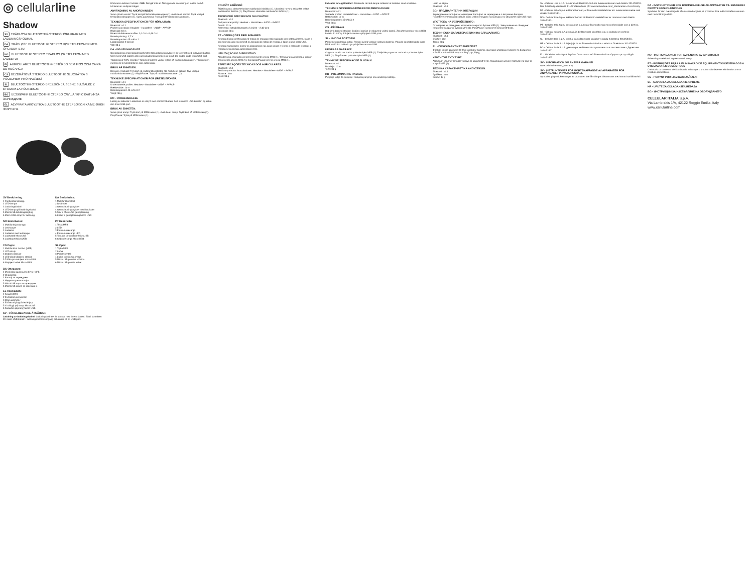◎ cellularline
Shadow
SV TRÅDLÖSA BLUETOOTH® STEREOHÖRLURAR MED LADDNINGSFODRAL
DA TRÅDLØSE BLUETOOTH® STEREO HØRETELEFONER MED OPLADER-ETUI
NO BLUETOOTH® STEREO TRÅDLØS ØRETELEFON MED LADEETUI
FI AURICULARES BLUETOOTH® ESTÉREO SEM FIOS COM CAIXA DE RECARGA
CS BEZDRÁTOVÁ STEREO BLUETOOTH® SLUCHÁTKA S POUZDREM PRO NABÍJENÍ
SL BLUETOOTH® STEREO BREZŽIČNE UŠESNE SLUŠALKE Z ETUIJEM ZA POLNJENJE
BG БЕЗЖИЧНИ BLUETOOTH® СТЕРЕО СЛУШАЛКИ С КАЛЪФ ЗА ЗАРЕЖДАНЕ
EL ΑΣΥΡΜΑΤΑ ΑΚΟΥΣΤΙΚΑ BLUETOOTH® ΣΤΕΡΕΟΦΩΝΙΚΑ ΜΕ ΘΗΚΗ ΦΟΡΤΙΣΗΣ
SV Beskrivning:
1 Flerfunktionsknapp
2 LED-lampor
3 Laddningsfodral
4 LED-lampa på laddningsfodral
5 MicroUSB-laddningsingång
6 Micro USB-strap för laddning
DA Beskrivelse:
1 Multifunktionstast
2 Lysdioder
3 Genopladningshylster
4 Genopladningshylster med lysdioder
5 Stik til MicroUSB genopladning
6 Kabel til genopladning Micro USB
NO Beskrivelse:
1 Multifunksjonsknapp
2 Led-lampe
3 Ladeetui
4 Ladeetui med led-lampe
5 Ladeuttak MicroUSB
6 Ladekabel MicroUSB
PT Descrição:
1 Tecla MFB
2 LED
3 Estojo de recarga
4 Estojo de recarga LED
5 Tomada de corrente MicroUSB
6 Cabo de carga Micro USB
CS Popis:
1 Multifunkční tlačítko (MFB)
2 LED diody
3 Dobíjecí stanice
4 LED diody dobíjecí stanice
5 Zdířka pro nabíjení micro USB
6 Napájecí kabel Micro USB
SL Opis:
1 Tipka MFB
2 Lučke
3 Polnilni ovitek
4 Lučka polnilnega ovitka
5 MicroUSB polnilna vtičnica
6 MicroUSB polnilni kabel
BG Описание:
1 Мултифункционален бутон MFB
2 Индикатор
3 Калъф за зареждане
4 Индикатор на калъфа
5 MicroUSB порт за зареждане
6 MicroUSB кабел за зареждане
EL Περιγραφή:
1 Κουμπί MFB
2 Ενδεικτική λυχνία led
3 Θήκη φόρτισης
4 Ενδεικτική λυχνία led θήκης
5 Υποδοχή φόρτισης MicroUSB
6 Καλώδιο φόρτισης Micro USB
SV - FÖRBEREDANDE ÅTGÄRDER
Laddning av laddningsfodral: Laddningsfodralet är utrustat med internt batteri. Sätt i kontakten för mikro-USB-kabeln i laddningsfodralets ingång och anslut till en USB-port.
Hörlurarna laddas i fodralet. OBS: Det går inte att återuppstarta anslutningen mellan de två hörlurarna i multipoint-läget.
ANVÄNDNING AV ANORDNINGEN:
Svara på ett samtal: Tryck kort på flerfunktionsknappen (1). Avsluta ett samtal: Tryck kort på flerfunktionsknappen (1). Spela upp/pausa: Tryck på flerfunktionsknappen (1).
TEKNISKA SPECIFIKATIONER FÖR HÖRLURAR:
Bluetooth: v4.1
Profiler som stöds: Headset – Handsfree – A2DP – AVRCP
Räckvidd: 10 m
Bluetooth-frekvensområde: 2,4 GHz–2,48 GHz
Batterispänning: 3,7 V
Batterikapacitet: 45 mAh x 2
Laddningstid: 2 timmar
Vikt: 38 g
DA - INDLEDNINGSVIST
Genopladning af genopladningshylster: Genopladningshylsteret er forsynet med indbygget batteri. Sæt micro USB-kablets stik i genopladningsåbningen og tilslut den anden ende til en USB-port.
Tilslutning af TWS-enheder: Tænd enhederne ved at trykke på multifunktionstasten. Tilslutningen mellem de to høretelefoner sker automatisk.
BRUG AF ENHEDEN:
Besvare et opkald: Tryk kort på multifunktionstasten (1). Afslutte et opkald: Tryk kort på multifunktionstasten (1). Afspil/Pause: Tryk på multifunktionstasten (1).
TEKNISKE SPECIFIKATIONER FOR ØRETELEFONER:
Bluetooth: v4.1
Understøttede profiler: Headset – Handsfree – A2DP – AVRCP
Rækkevidde: 10 m
Batterikapacitet: 45 mAh X 2
Vægt: 38 g
NO - FORBEREDELSE
Lading av ladeetui: Ladeetuiet er utstyrt med et internt batteri. Sett inn micro USB-kabelen og koble den til en USB-port.
BRUK AV ENHETEN:
Svare på et anrop: Trykk kort på MFB-tasten (1). Avslutte et anrop: Trykk kort på MFB-tasten (1). Play/Pause: Trykk på MFB-tasten (1).
POLOŽIT ZAŘÍZENÍ:
Přijetí hovoru: stiskněte krátce multifunkční tlačítko (1). Ukončení hovoru: stiskněte krátce multifunkční tlačítko (1). Play/Pause: stiskněte multifunkční tlačítko (1).
TECHNICKÉ SPECIFIKACE SLUCHÁTEK:
Bluetooth: v4.1
Podporované profily: Headset – Handsfree – A2DP – AVRCP
Dosah: 10 m
Frekvenční rozsah Bluetooth: 2,4 GHz – 2,48 GHz
Hmotnost: 38 g
PT - OPERAÇÕES PRELIMINARES
Recarga Estojo de Recarga: O estojo de recarga está equipado com bateria interna. Insira o conector do cabo micro USB na tomada do estojo de recarga e ligue a uma porta USB.
Recarga Auriculares: Inserir os dispositivos nas suas caixas e fechar o estojo de recarga; a recarga será ativada automaticamente.
UTILIZAÇÃO DO DISPOSITIVO:
Atender uma chamada: premir brevemente a tecla MFB (1). Terminar uma chamada: premir brevemente a tecla MFB (1). Execução/Pausa: premir a tecla MFB (1).
ESPECIFICAÇÕES TÉCNICAS DOS AURICULARES:
Bluetooth: v4.1
Perfis suportados: Auscultadores: Headset – Handsfree – A2DP – AVRCP
Alcance: 10m
Peso: 38 g
Indicator for eigtit battert: Blinkende rød led-lampe indikerer at batteriet snart er utladet.
TEKNISKE SPESIFIKASJONER FOR ØREPLUGGER:
Bluetooth: v4.1
Støttede profiler: Hodetelefoner – Handsfree – A2DP – AVRCP
Rekkevidde: 10 m
Batterikapasitet: 45mAh X 2
Vekt: 38 g
CS - PŘÍPRAVA
Dobíjení dobíjecí stanice: Dobíjecí stanice je vybavená vnitřní baterií. Zasuňte konektor micro USB kabelu do zdířky dobíjecí stanice a připojte k USB portu.
SL - UVODNI POSTOPKI
Polnjenje polnilnega ovitka: Polnilni ovitek vsebuje notranjo baterijo. Vstavite konektor kabla micro USB v vtičnico ovitka in ga priključite na vrata USB.
UPORABA NAPRAVE:
Odgovor na klic: na kratko pritisnite tipko MFB (1). Zaključek pogovora: na kratko pritisnite tipko MFB (1). Play/Pause: pritisnite tipko MFB (1).
TEHNIČNE SPECIFIKACIJE SLUŠALK:
Bluetooth: v4.1
Razdalja: 10 m
Teža: 38 g
HR - PRELIMINARNE RADNJE
Punjenje kutije za punjenje: Kutija za punjenje ima unutarnju bateriju.
Ниво на звука:
Bluetooth: v4.1
BG - ПРЕДВАРИТЕЛНИ ОПЕРАЦИИ
Зареждане на калъфа за зареждане: Калъфът за зареждане е с вътрешна батерия. Поставете куплунга на кабела micro USB в гнездото на калъфа и го свържете към USB порт.
УПОТРЕБА НА УСТРОЙСТВОТО:
Отговаряне на обаждане: натиснете за кратко бутона MFB (1). Завършване на обаждане: натиснете за кратко бутона MFB (1). Play/Pause: натиснете бутона MFB (1).
ТЕХНИЧЕСКИ ХАРАКТЕРИСТИКИ НА СЛУШАЛКИТЕ:
Bluetooth: v4.1
Обхват: 10m
Тегло: 38g
EL - ΠΡΟΚΑΤΑΡΚΤΙΚΕΣ ΕΝΕΡΓΕΙΕΣ
Φόρτιση θήκης φόρτισης: Η θήκη φόρτισης διαθέτει εσωτερική μπαταρία. Εισάγετε το βύσμα του καλωδίου micro USB στην υποδοχή της θήκης.
ΧΡΗΣΗ ΤΗΣ ΣΥΣΚΕΥΗΣ:
Απάντηση κλήσης: πατήστε για λίγο το κουμπί MFB (1). Τερματισμός κλήσης: πατήστε για λίγο το κουμπί MFB (1).
ΤΕΧΝΙΚΑ ΧΑΡΑΚΤΗΡΙΣΤΙΚΑ ΑΚΟΥΣΤΙΚΩΝ:
Bluetooth: v4.1
Εμβέλεια: 10m
Βάρος: 38 g
SV - Cellular Line S.p.A. försäkrar att Bluetooth-hörlurar överensstämmer med direktiv 2014/53/EU. Den fullständiga texten till EU-försäkran finns på: www.cellularline.com/_/declaration-of-conformity
DA - Cellular Italia S.p.A. erklærer hermed, at Bluetooth-høretelefoner er i overensstemmelse med direktiv 2014/53/EU.
NO - Cellular Line S.p.A. erklærer herved at Bluetooth-øretelefoner er i samsvar med direktiv 2014/53/EU.
PT - Cellular Italia S.p.A. declara que o auricular Bluetooth está em conformidade com a diretiva 2014/53/UE.
CS - Cellular Italia S.p.A. prohlašuje, že Bluetooth sluchátka jsou v souladu se směrnicí 2014/53/EU.
SL - Cellular Italia S.p.A. izjavlja, da so Bluetooth slušalke v skladu z direktivo 2014/53/EU.
HR - Cellular Italia S.p.A. izjavljuje da su Bluetooth slušalice u skladu s Direktivom 2014/53/EU.
BG - Cellular Italia S.p.A. декларира, че Bluetooth слушалките са в съответствие с Директива 2014/53/ЕС.
EL - Η Cellular Italia S.p.A. δηλώνει ότι τα ακουστικά Bluetooth είναι σύμφωνα με την οδηγία 2014/53/ΕΕ.
SV - INFORMATION OM ANSVAR GARANTI
www.cellularline.com/_/warranty
SV - INSTRUKTIONER FÖR BORTSKAFFANDE AV APPARATER FÖR ANVÄNDARE I PRIVATA HUSHÅLL
Symbolen på produkten anger att produkten inte får slängas tillsammans med annat hushållsavfall.
DA - INSTRUKTIONER FOR BORTSKAFFELSE AF APPARATER TIL BRUGERE I PRIVATE HUSHOLDNINGER
Symbolet for den overstregede affaldsspand angiver, at produktet ikke må bortskaffes sammen med husholdningsaffald.
NO - INSTRUKSJONER FOR AVHENDING AV APPARATER
Avhending av elektrisk og elektronisk utstyr.
PT - INSTRUÇÕES PARA A ELIMINAÇÃO DE EQUIPAMENTOS DESTINADOS A UTILIZADORES DOMÉSTICOS
O símbolo do contentor de lixo riscado indica que o produto não deve ser eliminado com os resíduos domésticos.
CS - POKYNY PRO LIKVIDACI ZAŘÍZENÍ
SL - NAVODILA ZA ODLAGANJE OPREME
HR - UPUTE ZA ODLAGANJE UREĐAJA
BG - ИНСТРУКЦИИ ЗА ИЗХВЪРЛЯНЕ НА ОБОРУДВАНЕТО
CELLULAR ITALIA S.p.A.
Via Lambrakis 1/A, 42122 Reggio Emilia, Italy
www.cellularline.com